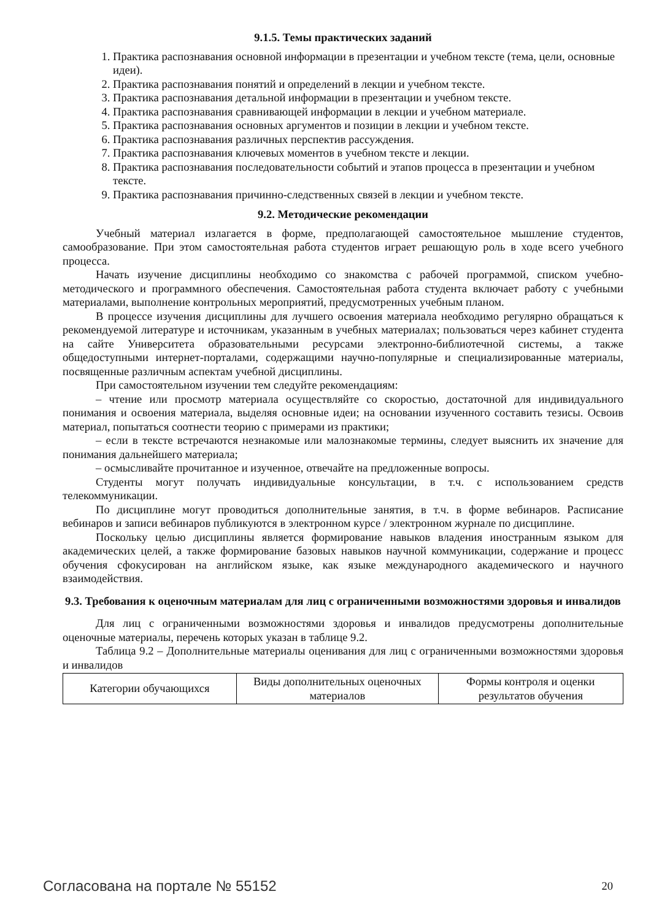9.1.5. Темы практических заданий
1. Практика распознавания основной информации в презентации и учебном тексте (тема, цели, основные идеи).
2. Практика распознавания понятий и определений в лекции и учебном тексте.
3. Практика распознавания детальной информации в презентации и учебном тексте.
4. Практика распознавания сравнивающей информации в лекции и учебном материале.
5. Практика распознавания основных аргументов и позиции в лекции и учебном тексте.
6. Практика распознавания различных перспектив рассуждения.
7. Практика распознавания ключевых моментов в учебном тексте и лекции.
8. Практика распознавания последовательности событий и этапов процесса в презентации и учебном тексте.
9. Практика распознавания причинно-следственных связей в лекции и учебном тексте.
9.2. Методические рекомендации
Учебный материал излагается в форме, предполагающей самостоятельное мышление студентов, самообразование. При этом самостоятельная работа студентов играет решающую роль в ходе всего учебного процесса.
Начать изучение дисциплины необходимо со знакомства с рабочей программой, списком учебно-методического и программного обеспечения. Самостоятельная работа студента включает работу с учебными материалами, выполнение контрольных мероприятий, предусмотренных учебным планом.
В процессе изучения дисциплины для лучшего освоения материала необходимо регулярно обращаться к рекомендуемой литературе и источникам, указанным в учебных материалах; пользоваться через кабинет студента на сайте Университета образовательными ресурсами электронно-библиотечной системы, а также общедоступными интернет-порталами, содержащими научно-популярные и специализированные материалы, посвященные различным аспектам учебной дисциплины.
При самостоятельном изучении тем следуйте рекомендациям:
– чтение или просмотр материала осуществляйте со скоростью, достаточной для индивидуального понимания и освоения материала, выделяя основные идеи; на основании изученного составить тезисы. Освоив материал, попытаться соотнести теорию с примерами из практики;
– если в тексте встречаются незнакомые или малознакомые термины, следует выяснить их значение для понимания дальнейшего материала;
– осмысливайте прочитанное и изученное, отвечайте на предложенные вопросы.
Студенты могут получать индивидуальные консультации, в т.ч. с использованием средств телекоммуникации.
По дисциплине могут проводиться дополнительные занятия, в т.ч. в форме вебинаров. Расписание вебинаров и записи вебинаров публикуются в электронном курсе / электронном журнале по дисциплине.
Поскольку целью дисциплины является формирование навыков владения иностранным языком для академических целей, а также формирование базовых навыков научной коммуникации, содержание и процесс обучения сфокусирован на английском языке, как языке международного академического и научного взаимодействия.
9.3. Требования к оценочным материалам для лиц с ограниченными возможностями здоровья и инвалидов
Для лиц с ограниченными возможностями здоровья и инвалидов предусмотрены дополнительные оценочные материалы, перечень которых указан в таблице 9.2.
Таблица 9.2 – Дополнительные материалы оценивания для лиц с ограниченными возможностями здоровья и инвалидов
| Категории обучающихся | Виды дополнительных оценочных материалов | Формы контроля и оценки результатов обучения |
Согласована на портале № 55152 20